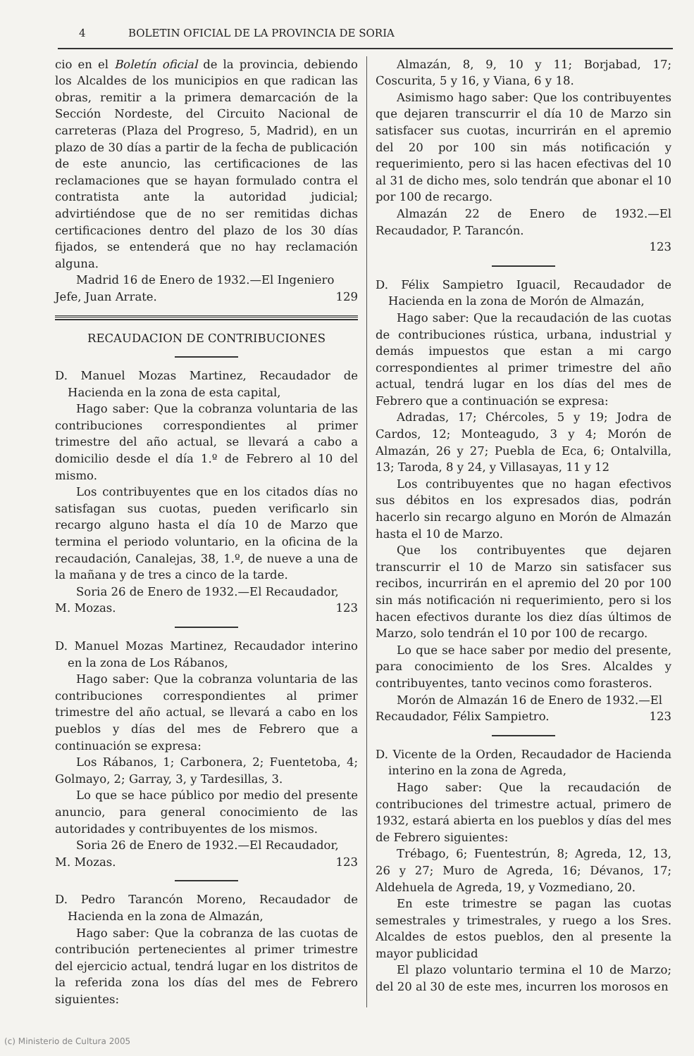4 BOLETIN OFICIAL DE LA PROVINCIA DE SORIA
cio en el Boletín oficial de la provincia, debiendo los Alcaldes de los municipios en que radican las obras, remitir a la primera demarcación de la Sección Nordeste, del Circuito Nacional de carreteras (Plaza del Progreso, 5, Madrid), en un plazo de 30 días a partir de la fecha de publicación de este anuncio, las certificaciones de las reclamaciones que se hayan formulado contra el contratista ante la autoridad judicial; advirtiéndose que de no ser remitidas dichas certificaciones dentro del plazo de los 30 días fijados, se entenderá que no hay reclamación alguna.
Madrid 16 de Enero de 1932.—El Ingeniero
Jefe, Juan Arrate. 129
RECAUDACION DE CONTRIBUCIONES
D. Manuel Mozas Martinez, Recaudador de Hacienda en la zona de esta capital,
Hago saber: Que la cobranza voluntaria de las contribuciones correspondientes al primer trimestre del año actual, se llevará a cabo a domicilio desde el día 1.º de Febrero al 10 del mismo.
Los contribuyentes que en los citados días no satisfagan sus cuotas, pueden verificarlo sin recargo alguno hasta el día 10 de Marzo que termina el periodo voluntario, en la oficina de la recaudación, Canalejas, 38, 1.º, de nueve a una de la mañana y de tres a cinco de la tarde.
Soria 26 de Enero de 1932.—El Recaudador,
M. Mozas. 123
D. Manuel Mozas Martinez, Recaudador interino en la zona de Los Rábanos,
Hago saber: Que la cobranza voluntaria de las contribuciones correspondientes al primer trimestre del año actual, se llevará a cabo en los pueblos y días del mes de Febrero que a continuación se expresa:
Los Rábanos, 1; Carbonera, 2; Fuentetoba, 4; Golmayo, 2; Garray, 3, y Tardesillas, 3.
Lo que se hace público por medio del presente anuncio, para general conocimiento de las autoridades y contribuyentes de los mismos.
Soria 26 de Enero de 1932.—El Recaudador,
M. Mozas. 123
D. Pedro Tarancón Moreno, Recaudador de Hacienda en la zona de Almazán,
Hago saber: Que la cobranza de las cuotas de contribución pertenecientes al primer trimestre del ejercicio actual, tendrá lugar en los distritos de la referida zona los días del mes de Febrero siguientes:
Almazán, 8, 9, 10 y 11; Borjabad, 17; Coscurita, 5 y 16, y Viana, 6 y 18.
Asimismo hago saber: Que los contribuyentes que dejaren transcurrir el día 10 de Marzo sin satisfacer sus cuotas, incurrirán en el apremio del 20 por 100 sin más notificación y requerimiento, pero si las hacen efectivas del 10 al 31 de dicho mes, solo tendrán que abonar el 10 por 100 de recargo.
Almazán 22 de Enero de 1932.—El Recaudador, P. Tarancón.
123
D. Félix Sampietro Iguacil, Recaudador de Hacienda en la zona de Morón de Almazán,
Hago saber: Que la recaudación de las cuotas de contribuciones rústica, urbana, industrial y demás impuestos que estan a mi cargo correspondientes al primer trimestre del año actual, tendrá lugar en los días del mes de Febrero que a continuación se expresa:
Adradas, 17; Chércoles, 5 y 19; Jodra de Cardos, 12; Monteagudo, 3 y 4; Morón de Almazán, 26 y 27; Puebla de Eca, 6; Ontalvilla, 13; Taroda, 8 y 24, y Villasayas, 11 y 12
Los contribuyentes que no hagan efectivos sus débitos en los expresados dias, podrán hacerlo sin recargo alguno en Morón de Almazán hasta el 10 de Marzo.
Que los contribuyentes que dejaren transcurrir el 10 de Marzo sin satisfacer sus recibos, incurrirán en el apremio del 20 por 100 sin más notificación ni requerimiento, pero si los hacen efectivos durante los diez días últimos de Marzo, solo tendrán el 10 por 100 de recargo.
Lo que se hace saber por medio del presente, para conocimiento de los Sres. Alcaldes y contribuyentes, tanto vecinos como forasteros.
Morón de Almazán 16 de Enero de 1932.—El
Recaudador, Félix Sampietro. 123
D. Vicente de la Orden, Recaudador de Hacienda interino en la zona de Agreda,
Hago saber: Que la recaudación de contribuciones del trimestre actual, primero de 1932, estará abierta en los pueblos y días del mes de Febrero siguientes:
Trébago, 6; Fuentestrún, 8; Agreda, 12, 13, 26 y 27; Muro de Agreda, 16; Dévanos, 17; Aldehuela de Agreda, 19, y Vozmediano, 20.
En este trimestre se pagan las cuotas semestrales y trimestrales, y ruego a los Sres. Alcaldes de estos pueblos, den al presente la mayor publicidad
El plazo voluntario termina el 10 de Marzo; del 20 al 30 de este mes, incurren los morosos en
(c) Ministerio de Cultura 2005